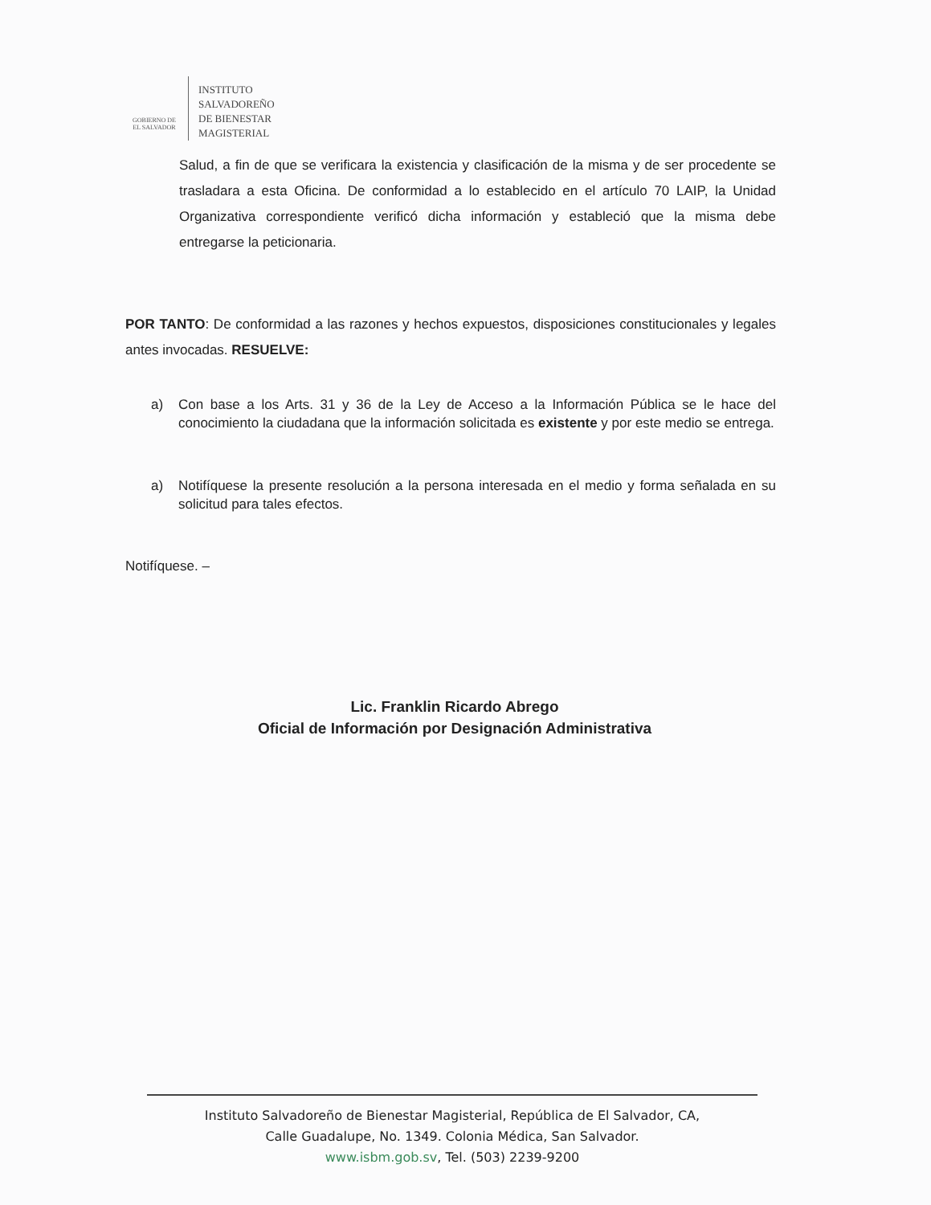GOBIERNO DE
EL SALVADOR
INSTITUTO
SALVADOREÑO
DE BIENESTAR
MAGISTERIAL
Salud, a fin de que se verificara la existencia y clasificación de la misma y de ser procedente se trasladara a esta Oficina. De conformidad a lo establecido en el artículo 70 LAIP, la Unidad Organizativa correspondiente verificó dicha información y estableció que la misma debe entregarse la peticionaria.
POR TANTO: De conformidad a las razones y hechos expuestos, disposiciones constitucionales y legales antes invocadas. RESUELVE:
a) Con base a los Arts. 31 y 36 de la Ley de Acceso a la Información Pública se le hace del conocimiento la ciudadana que la información solicitada es existente y por este medio se entrega.
a) Notifíquese la presente resolución a la persona interesada en el medio y forma señalada en su solicitud para tales efectos.
Notifíquese. –
Lic. Franklin Ricardo Abrego
Oficial de Información por Designación Administrativa
Instituto Salvadoreño de Bienestar Magisterial, República de El Salvador, CA,
Calle Guadalupe, No. 1349. Colonia Médica, San Salvador.
www.isbm.gob.sv, Tel. (503) 2239-9200